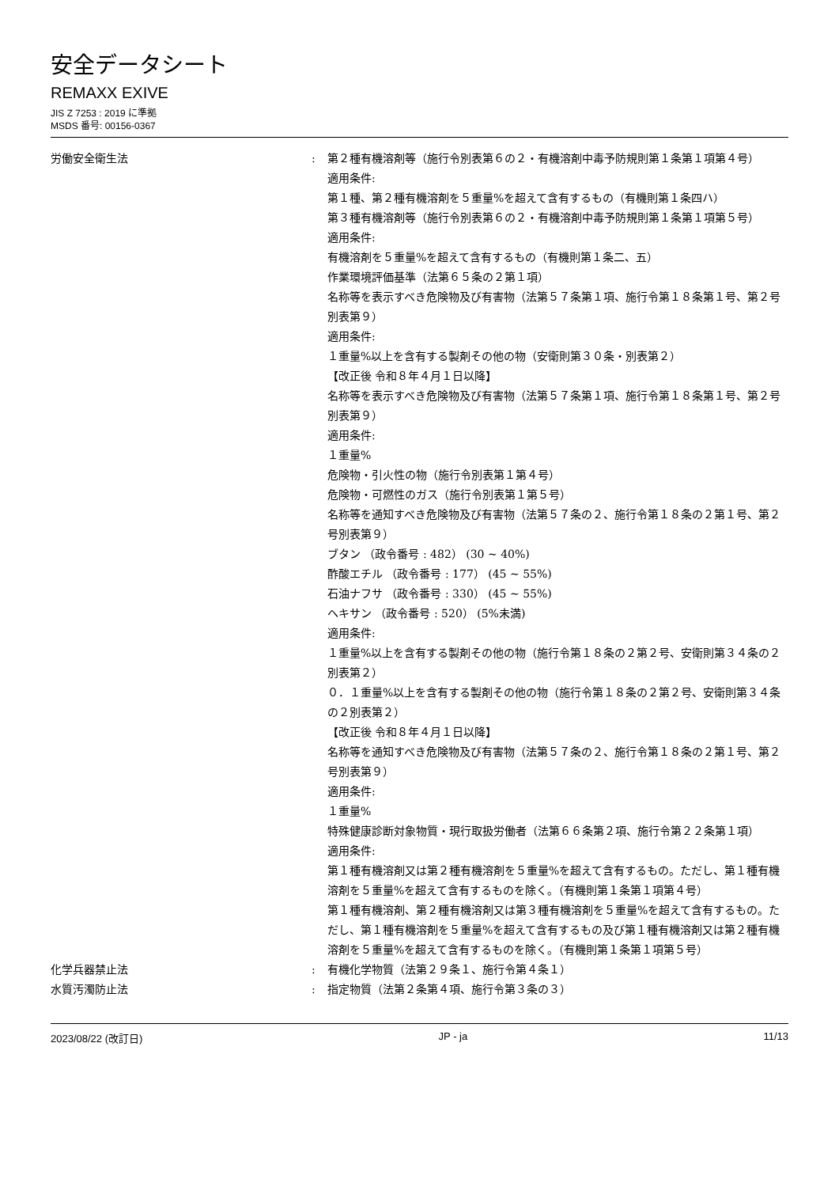安全データシート
REMAXX EXIVE
JIS Z 7253 : 2019 に準拠
MSDS 番号: 00156-0367
労働安全衛生法 : 第２種有機溶剤等（施行令別表第６の２・有機溶剤中毒予防規則第１条第１項第４号）
適用条件:
第１種、第２種有機溶剤を５重量%を超えて含有するもの（有機則第１条四ハ）
第３種有機溶剤等（施行令別表第６の２・有機溶剤中毒予防規則第１条第１項第５号）
適用条件:
有機溶剤を５重量%を超えて含有するもの（有機則第１条二、五）
作業環境評価基準（法第６５条の２第１項）
名称等を表示すべき危険物及び有害物（法第５７条第１項、施行令第１８条第１号、第２号別表第９）
適用条件:
１重量%以上を含有する製剤その他の物（安衛則第３０条・別表第２）
【改正後 令和８年４月１日以降】
名称等を表示すべき危険物及び有害物（法第５７条第１項、施行令第１８条第１号、第２号別表第９）
適用条件:
１重量%
危険物・引火性の物（施行令別表第１第４号）
危険物・可燃性のガス（施行令別表第１第５号）
名称等を通知すべき危険物及び有害物（法第５７条の２、施行令第１８条の２第１号、第２号別表第９）
ブタン （政令番号 : 482） (30 ~ 40%)
酢酸エチル （政令番号 : 177） (45 ~ 55%)
石油ナフサ （政令番号 : 330） (45 ~ 55%)
ヘキサン （政令番号 : 520） (5%未満)
適用条件:
１重量%以上を含有する製剤その他の物（施行令第１８条の２第２号、安衛則第３４条の２別表第２）
０．１重量%以上を含有する製剤その他の物（施行令第１８条の２第２号、安衛則第３４条の２別表第２）
【改正後 令和８年４月１日以降】
名称等を通知すべき危険物及び有害物（法第５７条の２、施行令第１８条の２第１号、第２号別表第９）
適用条件:
１重量%
特殊健康診断対象物質・現行取扱労働者（法第６６条第２項、施行令第２２条第１項）
適用条件:
第１種有機溶剤又は第２種有機溶剤を５重量%を超えて含有するもの。ただし、第１種有機溶剤を５重量%を超えて含有するものを除く。（有機則第１条第１項第４号）
第１種有機溶剤、第２種有機溶剤又は第３種有機溶剤を５重量%を超えて含有するもの。ただし、第１種有機溶剤を５重量%を超えて含有するもの及び第１種有機溶剤又は第２種有機溶剤を５重量%を超えて含有するものを除く。（有機則第１条第１項第５号）
化学兵器禁止法 : 有機化学物質（法第２９条１、施行令第４条１）
水質汚濁防止法 : 指定物質（法第２条第４項、施行令第３条の３）
2023/08/22 (改訂日) JP - ja 11/13